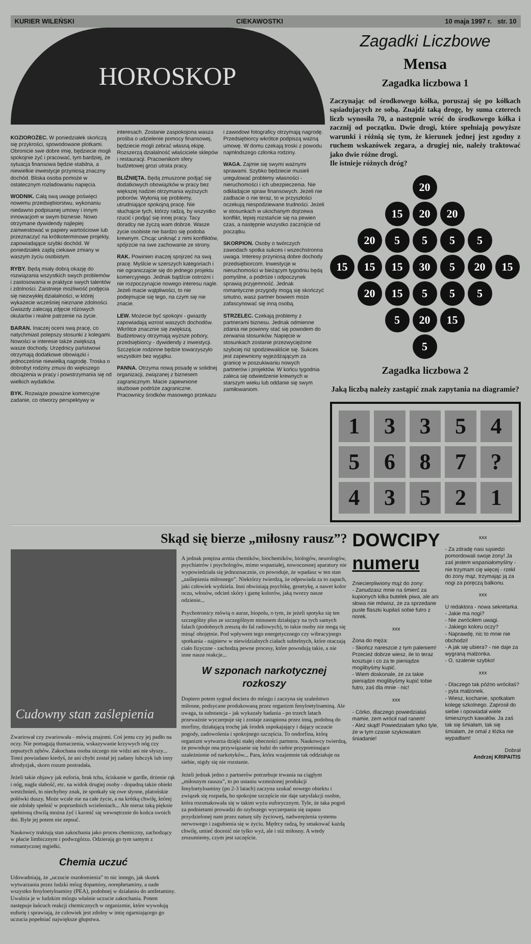KURIER WILEŃSKI CIEKAWOSTKI 10 maja 1997 r. str. 10
HOROSKOP
KOZIOROŻEC. W poniedziałek skończą się przykrości, spowodowane plotkami. Obronicie swe dobre imię, będziecie mogli spokojnie żyć i pracować, tym bardziej, że sytuacja finansowa będzie stabilna, a niewielkie inwestycje przyniosą znaczny dochód. Bliska osoba pomoże w ostatecznym rozładowaniu napięcia.
WODNIK. Całą swą uwagę poświęci nowemu przedsiębiorstwu, wykonaniu niedawno podpisanej umowy i innym innowacjom w swym biznesie. Nowo otrzymane dywidendy najlepiej zainwestować w papiery wartościowe lub przeznaczyć na krótkoterminowe projekty, zapowiadające szybki dochód. W poniedziałek zajdą ciekawe zmiany w waszym życiu osobistym.
RYBY. Będą miały dobrą okazję do rozwiązania wszystkich swych problemów i zastosowania w praktyce swych talentów i zdolności. Zaistnieje możliwość podjęcia się niezwykłej działalności, w której wykażecie wcześniej nieznane zdolności. Gwiazdy zalecają zdjęcie różowych okularów i realne patrzenie na życie.
BARAN. Inaczej oceni swą pracę, co natychmiast polepszy stosunki z kolegami. Nowości w interesie także zwiększą wasze dochody. Urzędnicy państwowi otrzymają dodatkowe obowiązki i jednocześnie niewielką nagrodę. Troska o dobrobyt rodziny zmusi do większego obciążenia w pracy i powstrzymania się od wielkich wydatków.
BYK. Rozwiąże poważne komercyjne zadanie, co otworzy perspektywy w interesach. Zostanie zaspokojona wasza prośba o udzielenie pomocy finansowej, będziecie mogli zebrać własną ekipę. Rozszerzą działalność właściciele sklepów i restauracji. Pracownikom sfery budżetowej grozi utrata pracy.
BLIŹNIĘTA. Będą zmuszone podjąć się dodatkowych obowiązków w pracy bez większej nadziei otrzymania wyższych poborów. Wyłonią się problemy, utrudniające spokojną pracę. Nie słuchajcie tych, którzy radzą, by wszystko rzucić i podjąć się innej pracy. Tacy doradcy nie życzą wam dobrze. Wasze życie osobiste nie bardzo się podoba krewnym. Chcąc uniknąć z nimi konfliktów, spójrzcie na swe zachowanie ze strony.
RAK. Powinien inaczej spojrzeć na swą pracę. Myślcie w szerszych kategoriach i nie ograniczajcie się do jednego projektu komercyjnego. Jednak bądźcie ostrożni i nie rozpoczynajcie nowego interesu nagle. Jeżeli macie wątpliwości, to nie podejmujcie się tego, na czym się nie znacie.
LEW. Możecie być spokojni - gwiazdy zapowiadają wzrost waszych dochodów. Wkrótce znacznie się zwiększą. Budżetowcy otrzymają wyższe pobory, przedsiębiorcy - dywidendy z inwestycji. Szczęście rodzinne będzie towarzyszyło wszystkim bez wyjątku.
PANNA. Otrzyma nową posadę w solidnej organizacji, związanej z biznesem zagranicznym. Macie zapewnione służbowe podróże zagraniczne. Pracownicy środków masowego przekazu i zawodowi fotograficy otrzymają nagrodę. Przedsiębiorcy wkrótce podpiszą ważną umowę. W domu czekają troski z powodu najmłodszego członka rodziny.
WAGA. Zajmie się swymi ważnymi sprawami. Szybko będziecie musieli uregulować problemy własności - nieruchomości i ich ubezpieczenia. Nie odkładajcie spraw finansowych. Jeżeli nie zadbacie o nie teraz, to w przyszłości oczekują niespodziewane trudności. Jeżeli w stosunkach w ukochanym dojrzewa konflikt, lepiej rozstańcie się na pewien czas, a następnie wszystko zacznijcie od początku.
SKORPION. Osoby o twórczych zawodach spotka sukces i wszechstronna uwaga. Interesy przyniosą dobre dochody przedsiębiorcom. Inwestycje w nieruchomości w bieżącym tygodniu będą pomyślne, a podróże i odpoczynek sprawią przyjemność. Jednak romantyczne przygody mogą się skończyć smutno, wasz partner bowiem może zafascynować się inną osobą.
STRZELEC. Czekają problemy z partnerami biznesu. Jednak odmienne zdania nie powinny stać się powodem do zerwania stosunków. Napięcie w stosunkach zostanie przezwyciężone szybciej niż spodziewaliście się. Sukces jest zapewniony wyjeżdżającym za granicę w poszukiwaniu nowych partnerów i projektów. W końcu tygodnia zaleca się odwiedzenie krewnych w starszym wieku lub oddanie się swym zamiłowaniom.
Zagadki Liczbowe
Mensa
Zagadka liczbowa 1
Zaczynając od środkowego kółka, poruszaj się po kółkach sąsiadujących ze sobą. Znajdź taką drogę, by suma czterech liczb wynosiła 70, a następnie wróć do środkowego kółka i zacznij od początku. Dwie drogi, które spełniają powyższe warunki i różnią się tym, że kierunek jednej jest zgodny z ruchem wskazówek zegara, a drugiej nie, należy traktować jako dwie różne drogi.
Ile istnieje różnych dróg?
20 15 20 20 20 5555 15 15 15 30 5 20 15 20 15 5 5 5 5 20 15 5
Zagadka liczbowa 2
Jaką liczbą należy zastąpić znak zapytania na diagramie?
| 1 | 3 | 3 | 5 | 4 |
| 5 | 6 | 8 | 7 | ? |
| 4 | 3 | 5 | 2 | 1 |
Skąd się bierze „miłosny rausz”?
Cudowny stan zaślepienia
Zwariował czy zwariowała - mówią znajomi. Coś jemu czy jej padło na oczy. Nie pomagają tłumaczenia, wskazywanie krzywych nóg czy zepsutych zębów. Zakochana osoba niczego nie widzi ani nie słyszy... Toteż powiadano kiedyś, że ani chybi został jej zadany lubczyk lub inny afrodyzjak, skoro rozum postradała.
Jeżeli takie objawy jak euforia, brak tchu, ściskanie w gardle, drżenie rąk i nóg, nagła słabość, etc. na widok drugiej osoby - dopadną także obiekt westchnień, to niechybny znak, że spotkały się owe słynne, platońskie połówki duszy. Może wcale nie na całe życie, a na krótką chwilę, której nie zdołały spełnić w poprzednich wcieleniach... Ale nieraz taką pięknie spełnioną chwilą można żyć i karmić się wewnętrznie do końca swoich dni. Byle jej potem nie zepsuć.
Naukowcy traktują stan zakochania jako proces chemiczny, zachodzący w płacie limbicznym i podwzgórzu. Odzierają go tym samym z romantycznej mgiełki.
Chemia uczuć
Udowadniają, że „uczucie oszołomienia” to nic innego, jak skutek wytwarzania przez ludzki mózg dopaminy, norephetaminy, a nade wszystko fenyloetyloaminy (PEA), podobnej w działaniu do amfetaminy. Uwalnia je w ludzkim mózgu właśnie uczucie zakochania. Potem następuje łańcuch reakcji chemicznych w organizmie, które wywołują euforię i sprawiają, że człowiek jest zdolny w imię ogarniającego go uczucia popełniać największe głupstwa.
A jednak potężna armia chemików, biochemików, biologów, neurologów, psychiatrów i psychologów, mimo wspaniałej, nowoczesnej aparatury nie wypowiedziała się jednoznacznie, co powoduje, że wpadasz w ten stan „zaślepienia miłosnego”. Niektórzy twierdzą, że odpowiada za to zapach, jaki człowiek wydziela. Inni obwiniają psychikę, genetykę, a nawet kolor oczu, włosów, odcień skóry i gamę kolorów, jaką tworzy nasze odzienie...
Psychotronicy mówią o aurze, biopolu, o tym, że jeżeli spotyka się ten szczególny plus ze szczególnym minusem działający na tych samych falach (podobnych zresztą do fal radiowych), to takie osoby nie mogą się minąć obojętnie. Pod wpływem tego energetycznego czy wibracyjnego spotkania - najpierw w niewidzialnych ciałach subtelnych, które otaczają ciało fizyczne - zachodzą pewne procesy, które powodują takie, a nie inne nasze reakcje...
W szponach narkotycznej rozkoszy
Dopiero potem sygnał dociera do mózgu i zaczyna się szaleństwo miłosne, podsycane produkowaną przez organizm fenyloetyloaminą. Ale uwaga, ta substancja - jak wykazały badania - po trzech latach przeważnie wyczerpuje się i zostaje zastąpiona przez inną, podobną do morfiny, działającą trochę jak środek uspokajający i dający uczucie pogody, zadowolenia i spokojnego szczęścia. To ondorfina, którą organizm wytwarza dzięki stałej obecności partnera. Naukowcy twierdzą, że powoduje ona przywiązanie się ludzi do siebie przypominające uzależnienie od narkotyków... Para, która wzajemnie tak oddziałuje na siebie, nigdy się nie rozstanie.
Jeżeli jednak jedno z partnerów potrzebuje trwania na ciągłym „miłosnym rauszu”, to po ustaniu wzmożonej produkcji fenyloetyloaminy (po 2-3 latach) zaczyna szukać nowego obiektu i związek się rozpada, bo spokojne szczęście nie daje satysfakcji osobie, która rozsmakowała się w takim wyżu euforycznym. Tyle, że taka pogoń za podnietami prowadzi do szybszego wyczerpania się zapasu przydzielonej nam przez naturę siły życiowej, nadwerężenia systemu nerwowego i zagubienia się w życiu. Mędrcy radzą, by smakować każdą chwilę, umieć docenić nie tylko wyż, ale i niż miłosny. A wtedy zrozumiemy, czym jest szczęście.
DOWCIPY
numeru
Zniecierpliwiony mąż do żony:
- Zanudzasz mnie na śmierć za kupionych kilka butelek piwa, ale ani słowa nie mówisz, że za sprzedane puste flaszki kupiłaś sobie futro z norek.
xxx
Żona do męża:
- Skończ nareszcie z tym paleniem! Przecież dobrze wiesz, ile to teraz kosztuje i co za te pieniądze moglibyśmy kupić.
- Wiem doskonale, że za takie pieniądze moglibyśmy kupić tobie futro, zaś dla mnie - nic!
xxx
- Córko, dlaczego powiedziałaś mamie, żem wrócił nad ranem!
- Ależ skąd! Powiedziałam tylko tyle, że w tym czasie szykowałam śniadanie!
xxx
- Za zdradę nasi sąsiedzi pomordowali swoje żony! Ja zaś jestem wspaniałomyślny - nie trzymam cię więcej - rzekł do żony mąż, trzymając ją za nogi za poręczą balkonu.
xxx
U redaktora - nowa sekretarka.
- Jakie ma nogi?
- Nie zwróciłem uwagi.
- Jakiego koloru oczy?
- Naprawdę, nic to mnie nie obchodzi!
- A jak się ubiera? - nie daje za wygraną małżonka.
- O, szalenie szybko!
xxx
- Dlaczego tak późno wróciłaś? - pyta małżonek.
- Wiesz, kochanie, spotkałam kolegę szkolnego. Zaprosił do siebie i opowiadał wiele śmiesznych kawałów. Ja zaś tak się śmiałam, tak się śmiałam, że omal z łóżka nie wypadłam!
Dobrał
Andrzej KRIPAITIS